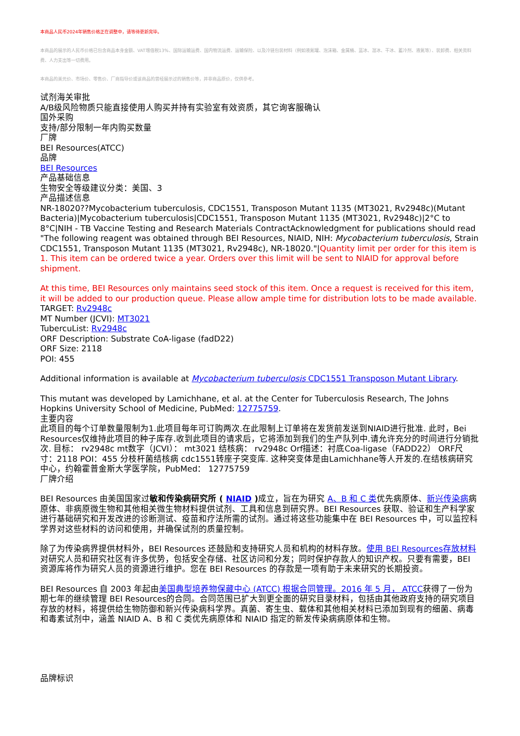本商品人民币2024年销售价格正在调整中，请等待更新完毕。
本商品的展示的人民币价格已包含商品本身金额、VAT增值税13%、国际运输运费、国内物流运费、运输保险、以及冷链包装材料（例如液氮罐、泡沫箱、金属桶、蓝冰、湿冰、干冰、蓄冷剂、液氮等）、装卸费、相关资料费、人力支出等一切费用。
本商品的美元价、市场价、零售价、厂商指导价或该商品的曾经展示过的销售价等，并非商品原价，仅供参考。
试剂海关审批
A/B级风险物质只能直接使用人购买并持有实验室有效资质，其它询客服确认
国外采购
支持/部分限制一年内购买数量
厂牌
BEI Resources(ATCC)
品牌
BEI Resources
产品基础信息
生物安全等级建议分类：美国、3
产品描述信息
NR-18020??Mycobacterium tuberculosis, CDC1551, Transposon Mutant 1135 (MT3021, Rv2948c)(Mutant Bacteria)|Mycobacterium tuberculosis|CDC1551, Transposon Mutant 1135 (MT3021, Rv2948c)|2°C to 8°C|NIH - TB Vaccine Testing and Research Materials ContractAcknowledgment for publications should read "The following reagent was obtained through BEI Resources, NIAID, NIH: Mycobacterium tuberculosis, Strain CDC1551, Transposon Mutant 1135 (MT3021, Rv2948c), NR-18020."|Quantity limit per order for this item is 1. This item can be ordered twice a year. Orders over this limit will be sent to NIAID for approval before shipment.
At this time, BEI Resources only maintains seed stock of this item. Once a request is received for this item, it will be added to our production queue. Please allow ample time for distribution lots to be made available.
TARGET: Rv2948c
MT Number (JCVI): MT3021
TubercuList: Rv2948c
ORF Description: Substrate CoA-ligase (fadD22)
ORF Size: 2118
POI: 455
Additional information is available at Mycobacterium tuberculosis CDC1551 Transposon Mutant Library.
This mutant was developed by Lamichhane, et al. at the Center for Tuberculosis Research, The Johns Hopkins University School of Medicine, PubMed: 12775759.
主要内容
此项目的每个订单数量限制为1.此项目每年可订购两次.在此限制上订单将在发货前发送到NIAID进行批准. 此时，Bei Resources仅维持此项目的种子库存.收到此项目的请求后，它将添加到我们的生产队列中.请允许充分的时间进行分销批次. 目标： rv2948c mt数字（JCVI）： mt3021 结核病： rv2948c Orf描述：衬底Coa-ligase（FADD22） ORF尺寸：2118 POI：455 分枝杆菌结核病 cdc1551转座子突变库. 这种突变体是由Lamichhane等人开发的.在结核病研究中心，约翰霍普金斯大学医学院，PubMed： 12775759
厂牌介绍
BEI Resources 由美国国家过敏和传染病研究所 ( NIAID ) 成立，旨在为研究 A、B 和 C 类优先病原体、新兴传染病病原体、非病原微生物和其他相关微生物材料提供试剂、工具和信息到研究界。BEI Resources 获取、验证和生产科学家进行基础研究和开发改进的诊断测试、疫苗和疗法所需的试剂。通过将这些功能集中在 BEI Resources 中，可以监控科学界对这些材料的访问和使用，并确保试剂的质量控制。
除了为传染病界提供材料外，BEI Resources 还鼓励和支持研究人员和机构的材料存放。使用 BEI Resources存放材料对研究人员和研究社区有许多优势，包括安全存储、社区访问和分发；同时保护存款人的知识产权。只要有需要，BEI 资源库将作为研究人员的资源进行维护。您在 BEI Resources 的存款是一项有助于未来研究的长期投资。
BEI Resources 自 2003 年起由美国典型培养物保藏中心 (ATCC) 根据合同管理。2016 年 5 月， ATCC获得了一份为期七年的继续管理 BEI Resources的合同。合同范围已扩大到更全面的研究目录材料，包括由其他政府支持的研究项目存放的材料，将提供给生物防御和新兴传染病科学界。真菌、寄生虫、载体和其他相关材料已添加到现有的细菌、病毒和毒素试剂中，涵盖 NIAID A、B 和 C 类优先病原体和 NIAID 指定的新发传染病病原体和生物。
品牌标识